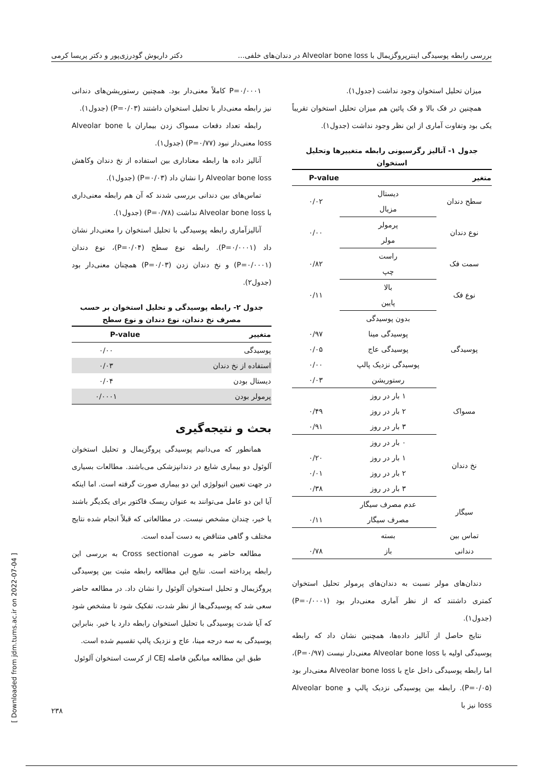بررسی رابطه پوسیدگی اینترپروگزیمال با Alveolar bone loss در دندان‌های خلفی... دکتر داریوش گودرزی‌پور و دکتر پریسا کرمی
میزان تحلیل استخوان وجود نداشت (جدول۱).
همچنین در فک بالا و فک پائین هم میزان تحلیل استخوان تقریباً یکی بود وتفاوت آماری از این نظر وجود نداشت (جدول۱).
جدول ۱- آنالیز رگرسیونی رابطه متغییرها وتحلیل استخوان
| متغیر | | P-value |
| --- | --- | --- |
| سطح دندان | دیستال | ۰/۰۲ |
| | مزیال | |
| نوع دندان | پرمولر | ۰/۰۰ |
| | مولر | |
| سمت فک | راست | ۰/۸۲ |
| | چپ | |
| نوع فک | بالا | ۰/۱۱ |
| | پایین | |
| پوسیدگی | بدون پوسیدگی | |
| | پوسیدگی مینا | ۰/۹۷ |
| | پوسیدگی عاج | ۰/۰۵ |
| | پوسیدگی نزدیک پالپ | ۰/۰۰ |
| | رستوریشن | ۰/۰۳ |
| مسواک | ۱ بار در روز | |
| | ۲ بار در روز | ۰/۴۹ |
| | ۳ بار در روز | ۰/۹۱ |
| نخ دندان | ۰ بار در روز | |
| | ۱ بار در روز | ۰/۲۰ |
| | ۲ بار در روز | ۰/۰۱ |
| | ۳ بار در روز | ۰/۳۸ |
| سیگار | عدم مصرف سیگار | |
| | مصرف سیگار | ۰/۱۱ |
| تماس بین | بسته | |
| دندانی | باز | ۰/۷۸ |
دندان‌های مولر نسبت به دندان‌های پرمولر تحلیل استخوان کمتری داشتند که از نظر آماری معنی‌دار بود (P=۰/۰۰۰۱) (جدول۱).
نتایج حاصل از آنالیز داده‌ها، همچنین نشان داد که رابطه پوسیدگی اولیه با Alveolar bone loss معنی‌دار نیست (P=۰/۹۷)، اما رابطه پوسیدگی داخل عاج با Alveolar bone loss معنی‌دار بود (P=۰/۰۵). رابطه بین پوسیدگی نزدیک پالپ و Alveolar bone loss نیز با
P=۰/۰۰۰۱ کاملاً معنی‌دار بود. همچنین رستوریشن‌های دندانی نیز رابطه معنی‌دار با تحلیل استخوان داشتند (P=۰/۰۳) (جدول۱).
رابطه تعداد دفعات مسواک زدن بیماران با Alveolar bone loss معنی‌دار نبود (P=۰/۷۷) (جدول۱).
آنالیز داده ها رابطه معناداری بین استفاده از نخ دندان وکاهش Alveolar bone loss را نشان داد (P=۰/۰۳) (جدول۱).
تماس‌های بین دندانی بررسی شدند که آن هم رابطه معنی‌داری با Alveolar bone loss نداشت (P=۰/۷۸) (جدول۱).
آنالیزآماری رابطه پوسیدگی با تحلیل استخوان را معنی‌دار نشان داد (P=۰/۰۰۰۱). رابطه نوع سطح (P=۰/۰۴)، نوع دندان (P=۰/۰۰۰۱) و نخ دندان زدن (P=۰/۰۳) همچنان معنی‌دار بود (جدول۲).
جدول ۲- رابطه پوسیدگی و تحلیل استخوان بر حسب مصرف نخ دندان، نوع دندان و نوع سطح
| متغییر | P-value |
| --- | --- |
| پوسیدگی | ۰/۰۰ |
| استفاده از نخ دندان | ۰/۰۳ |
| دیستال بودن | ۰/۰۴ |
| پرمولر بودن | ۰/۰۰۰۱ |
بحث و نتیجه‌گیری
همانطور که می‌دانیم پوسیدگی پروگزیمال و تحلیل استخوان آلوئول دو بیماری شایع در دندانپزشکی می‌باشند. مطالعات بسیاری در جهت تعیین اتیولوژی این دو بیماری صورت گرفته است. اما اینکه آیا این دو عامل می‌توانند به عنوان ریسک فاکتور برای یکدیگر باشند یا خیر، چندان مشخص نیست. در مطالعاتی که قبلاً انجام شده نتایج مختلف و گاهی متناقض به دست آمده است.
مطالعه حاضر به صورت Cross sectional به بررسی این رابطه پرداخته است. نتایج این مطالعه رابطه مثبت بین پوسیدگی پروگزیمال و تحلیل استخوان آلوئول را نشان داد. در مطالعه حاضر سعی شد که پوسیدگی‌ها از نظر شدت، تفکیک شود تا مشخص شود که آیا شدت پوسیدگی با تحلیل استخوان رابطه دارد یا خیر. بنابراین پوسیدگی به سه درجه مینا، عاج و نزدیک پالپ تقسیم شده است.
طبق این مطالعه میانگین فاصله CEJ از کرست استخوان آلوئول
[ Downloaded from jdm.tums.ac.ir on 2022-07-04 ]
۲۳۸